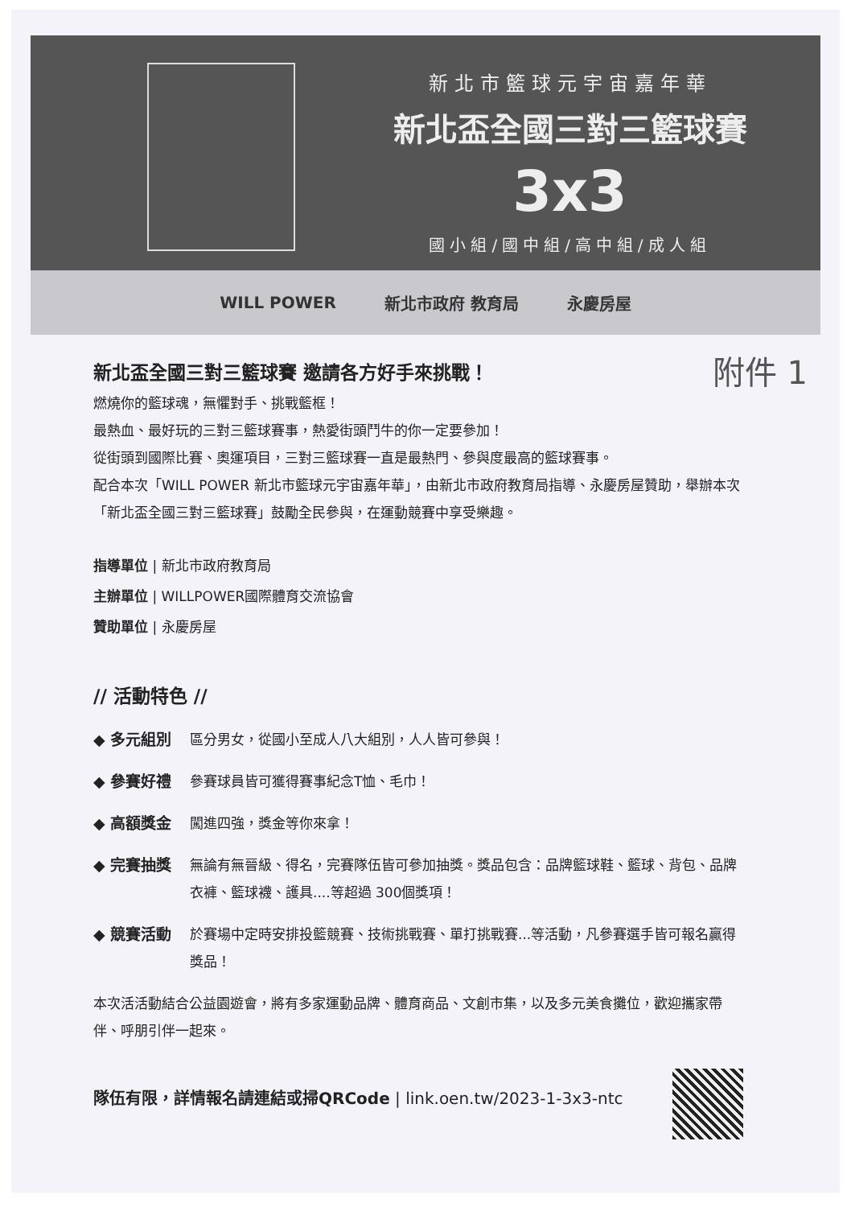新北市籃球元宇宙嘉年華
新北盃全國三對三籃球賽
3x3
國小組/國中組/高中組/成人組
WILL POWER 新北市政府 教育局 永慶房屋
新北盃全國三對三籃球賽 邀請各方好手來挑戰！ 附件 1
燃燒你的籃球魂，無懼對手、挑戰籃框！
最熱血、最好玩的三對三籃球賽事，熱愛街頭鬥牛的你一定要參加！
從街頭到國際比賽、奧運項目，三對三籃球賽一直是最熱門、參與度最高的籃球賽事。
配合本次「WILL POWER 新北市籃球元宇宙嘉年華」，由新北市政府教育局指導、永慶房屋贊助，舉辦本次「新北盃全國三對三籃球賽」鼓勵全民參與，在運動競賽中享受樂趣。
指導單位 | 新北市政府教育局
主辦單位 | WILLPOWER國際體育交流協會
贊助單位 | 永慶房屋
// 活動特色 //
◆ 多元組別 區分男女，從國小至成人八大組別，人人皆可參與！
◆ 參賽好禮 參賽球員皆可獲得賽事紀念T恤、毛巾！
◆ 高額獎金 闖進四強，獎金等你來拿！
◆ 完賽抽獎 無論有無晉級、得名，完賽隊伍皆可參加抽獎。獎品包含：品牌籃球鞋、籃球、背包、品牌衣褲、籃球襪、護具....等超過 300個獎項！
◆ 競賽活動 於賽場中定時安排投籃競賽、技術挑戰賽、單打挑戰賽...等活動，凡參賽選手皆可報名贏得獎品！
本次活活動結合公益園遊會，將有多家運動品牌、體育商品、文創市集，以及多元美食攤位，歡迎攜家帶伴、呼朋引伴一起來。
隊伍有限，詳情報名請連結或掃QRCode | link.oen.tw/2023-1-3x3-ntc